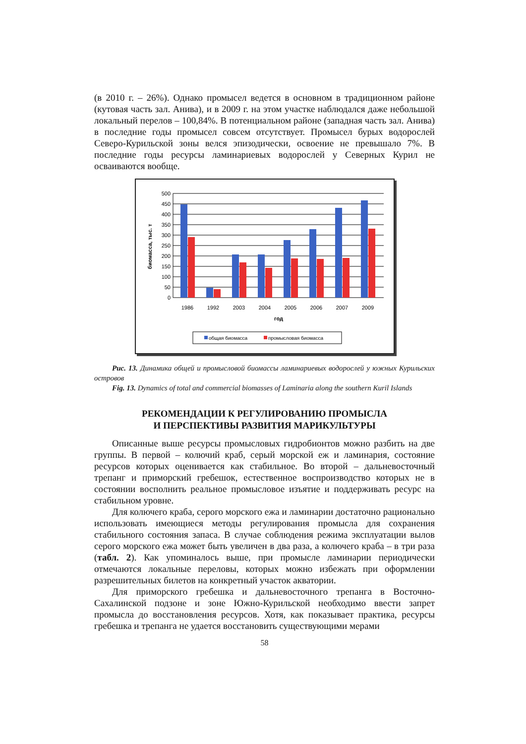(в 2010 г. – 26%). Однако промысел ведется в основном в традиционном районе (кутовая часть зал. Анива), и в 2009 г. на этом участке наблюдался даже небольшой локальный перелов – 100,84%. В потенциальном районе (западная часть зал. Анива) в последние годы промысел совсем отсутствует. Промысел бурых водорослей Северо-Курильской зоны велся эпизодически, освоение не превышало 7%. В последние годы ресурсы ламинариевых водорослей у Северных Курил не осваиваются вообще.
500
450
400
350
300
250
200
150
100
50
0
1986
1992
2003
2004
2005
2006
2007
2009
год
биомасса, тыс. т
общая биомасса
промысловая биомасса
Рис. 13. Динамика общей и промысловой биомассы ламинариевых водорослей у южных Курильских островов
Fig. 13. Dynamics of total and commercial biomasses of Laminaria along the southern Kuril Islands
РЕКОМЕНДАЦИИ К РЕГУЛИРОВАНИЮ ПРОМЫСЛА
И ПЕРСПЕКТИВЫ РАЗВИТИЯ МАРИКУЛЬТУРЫ
Описанные выше ресурсы промысловых гидробионтов можно разбить на две группы. В первой – колючий краб, серый морской еж и ламинария, состояние ресурсов которых оценивается как стабильное. Во второй – дальневосточный трепанг и приморский гребешок, естественное воспроизводство которых не в состоянии восполнить реальное промысловое изъятие и поддерживать ресурс на стабильном уровне.
Для колючего краба, серого морского ежа и ламинарии достаточно рационально использовать имеющиеся методы регулирования промысла для сохранения стабильного состояния запаса. В случае соблюдения режима эксплуатации вылов серого морского ежа может быть увеличен в два раза, а колючего краба – в три раза (табл. 2). Как упоминалось выше, при промысле ламинарии периодически отмечаются локальные переловы, которых можно избежать при оформлении разрешительных билетов на конкретный участок акватории.
Для приморского гребешка и дальневосточного трепанга в Восточно-Сахалинской подзоне и зоне Южно-Курильской необходимо ввести запрет промысла до восстановления ресурсов. Хотя, как показывает практика, ресурсы гребешка и трепанга не удается восстановить существующими мерами
58